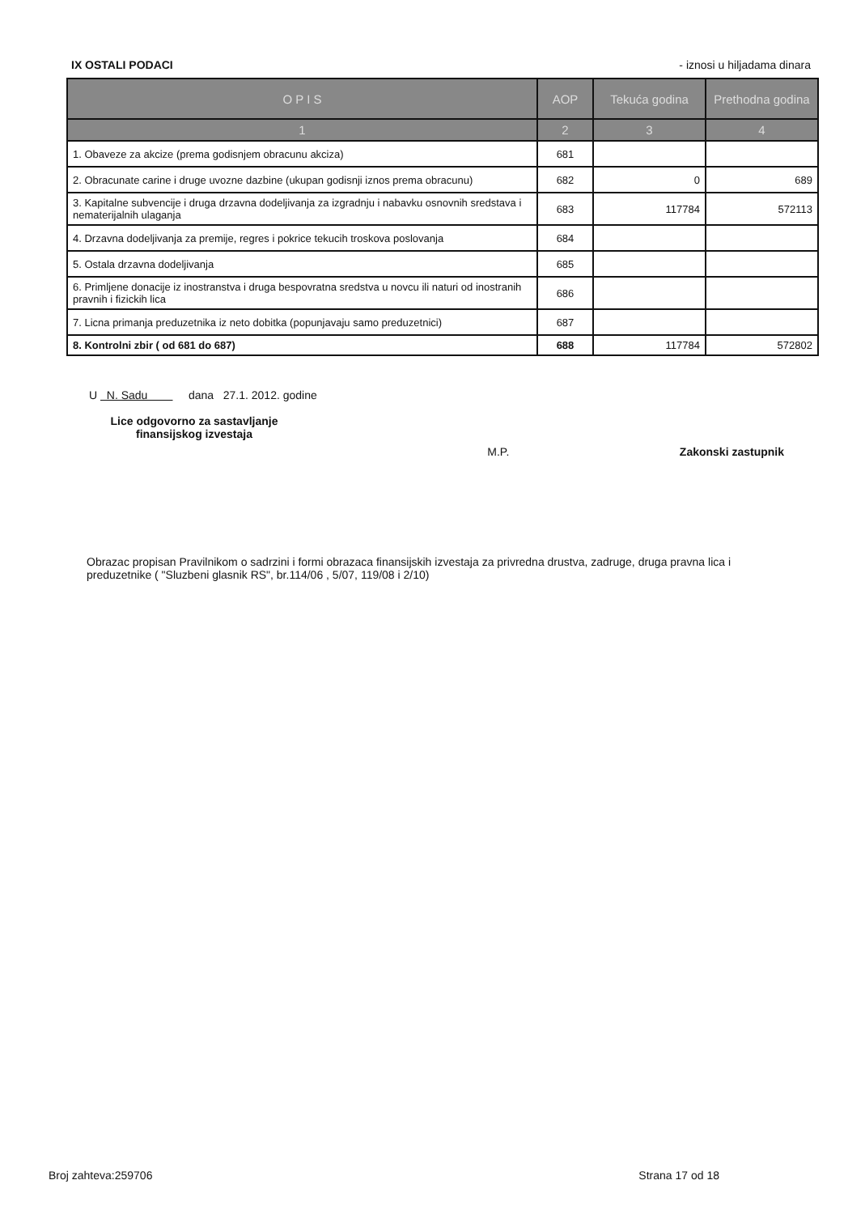IX OSTALI PODACI - iznosi u hiljadama dinara
| O P I S | AOP | Tekuća godina | Prethodna godina |
| --- | --- | --- | --- |
| 1 | 2 | 3 | 4 |
| 1. Obaveze za akcize (prema godisnjem obracunu akciza) | 681 | | |
| 2. Obracunate carine i druge uvozne dazbine (ukupan godisnji iznos prema obracunu) | 682 | 0 | 689 |
| 3. Kapitalne subvencije i druga drzavna dodeljivanja za izgradnju i nabavku osnovnih sredstava i nematerijalnih ulaganja | 683 | 117784 | 572113 |
| 4. Drzavna dodeljivanja za premije, regres i pokrice tekucih troskova poslovanja | 684 | | |
| 5. Ostala drzavna dodeljivanja | 685 | | |
| 6. Primljene donacije iz inostranstva i druga bespovratna sredstva u novcu ili naturi od inostranih pravnih i fizickih lica | 686 | | |
| 7. Licna primanja preduzetnika iz neto dobitka (popunjavaju samo preduzetnici) | 687 | | |
| 8. Kontrolni zbir ( od 681 do 687) | 688 | 117784 | 572802 |
U N. Sadu dana 27.1. 2012. godine
Lice odgovorno za sastavljanje finansijskog izvestaja
M.P. Zakonski zastupnik
Obrazac propisan Pravilnikom o sadrzini i formi obrazaca finansijskih izvestaja za privredna drustva, zadruge, druga pravna lica i preduzetnike ( "Sluzbeni glasnik RS", br.114/06 , 5/07, 119/08 i 2/10)
Broj zahteva:259706 Strana 17 od 18